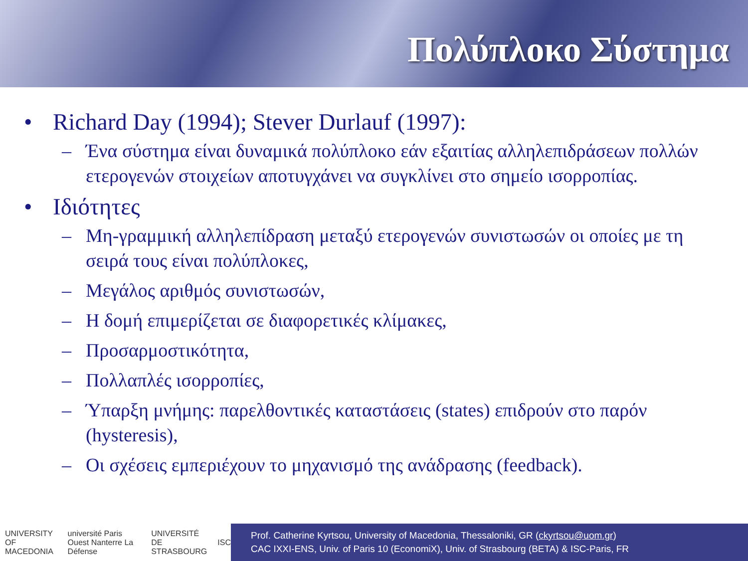Πολύπλοκο Σύστημα
• Richard Day (1994); Stever Durlauf (1997):
– Ένα σύστημα είναι δυναμικά πολύπλοκο εάν εξαιτίας αλληλεπιδράσεων πολλών ετερογενών στοιχείων αποτυγχάνει να συγκλίνει στο σημείο ισορροπίας.
• Ιδιότητες
– Μη-γραμμική αλληλεπίδραση μεταξύ ετερογενών συνιστωσών οι οποίες με τη σειρά τους είναι πολύπλοκες,
– Μεγάλος αριθμός συνιστωσών,
– Η δομή επιμερίζεται σε διαφορετικές κλίμακες,
– Προσαρμοστικότητα,
– Πολλαπλές ισορροπίες,
– Ύπαρξη μνήμης: παρελθοντικές καταστάσεις (states) επιδρούν στο παρόν (hysteresis),
– Οι σχέσεις εμπεριέχουν το μηχανισμό της ανάδρασης (feedback).
UNIVERSITY OF MACEDONIA université Paris Ouest Nanterre La Défense UNIVERSITÉ DE STRASBOURG ISC
Prof. Catherine Kyrtsou, University of Macedonia, Thessaloniki, GR (ckyrtsou@uom.gr)
CAC IXXI-ENS, Univ. of Paris 10 (EconomiX), Univ. of Strasbourg (BETA) & ISC-Paris, FR